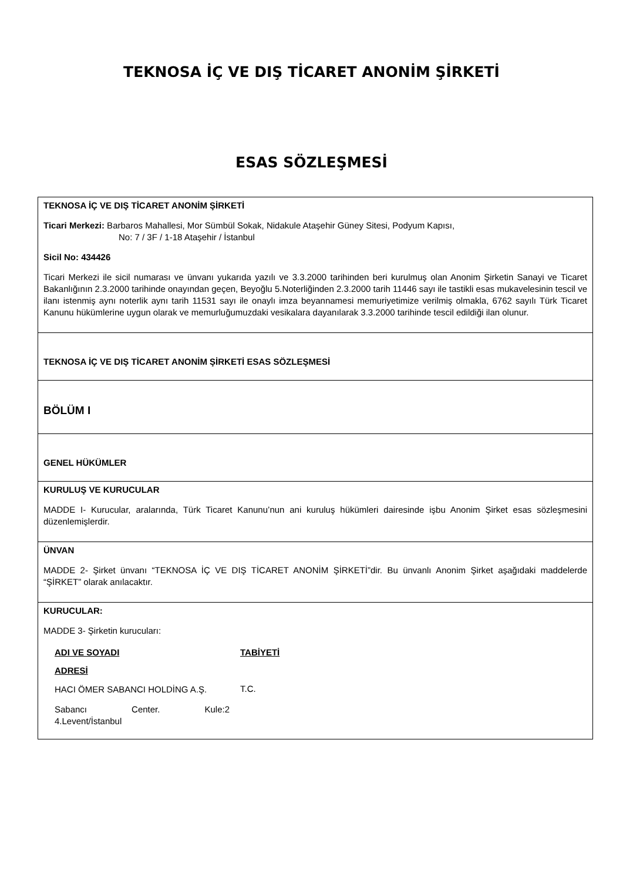TEKNOSA İÇ VE DIŞ TİCARET ANONİM ŞİRKETİ
ESAS SÖZLEŞMESİ
| TEKNOSA İÇ VE DIŞ TİCARET ANONİM ŞİRKETİ Ticari Merkezi: Barbaros Mahallesi, Mor Sümbül Sokak, Nidakule Ataşehir Güney Sitesi, Podyum Kapısı, No: 7 / 3F / 1-18 Ataşehir / İstanbul Sicil No: 434426 Ticari Merkezi ile sicil numarası ve ünvanı yukarıda yazılı ve 3.3.2000 tarihinden beri kurulmuş olan Anonim Şirketin Sanayi ve Ticaret Bakanlığının 2.3.2000 tarihinde onayından geçen, Beyoğlu 5.Noterliğinden 2.3.2000 tarih 11446 sayı ile tastikli esas mukavelesinin tescil ve ilanı istenmiş aynı noterlik aynı tarih 11531 sayı ile onaylı imza beyannamesi memuriyetimize verilmiş olmakla, 6762 sayılı Türk Ticaret Kanunu hükümlerine uygun olarak ve memurluğumuzdaki vesikalara dayanılarak 3.3.2000 tarihinde tescil edildiği ilan olunur. |
| TEKNOSA İÇ VE DIŞ TİCARET ANONİM ŞİRKETİ ESAS SÖZLEŞMESİ |
| BÖLÜM I |
| GENEL HÜKÜMLER |
| KURULUŞ VE KURUCULAR MADDE I- Kurucular, aralarında, Türk Ticaret Kanunu’nun ani kuruluş hükümleri dairesinde işbu Anonim Şirket esas sözleşmesini düzenlemişlerdir. |
| ÜNVAN MADDE 2- Şirket ünvanı “TEKNOSA İÇ VE DIŞ TİCARET ANONİM ŞİRKETİ”dir. Bu ünvanlı Anonim Şirket aşağıdaki maddelerde “ŞİRKET” olarak anılacaktır. |
| KURUCULAR: MADDE 3- Şirketin kurucuları: / ADI VE SOYADI / TABİYETİ / / ADRESİ / / / HACI ÖMER SABANCI HOLDİNG A.Ş. / T.C. / / Sabancı Center. Kule:2 4.Levent/İstanbul / / |